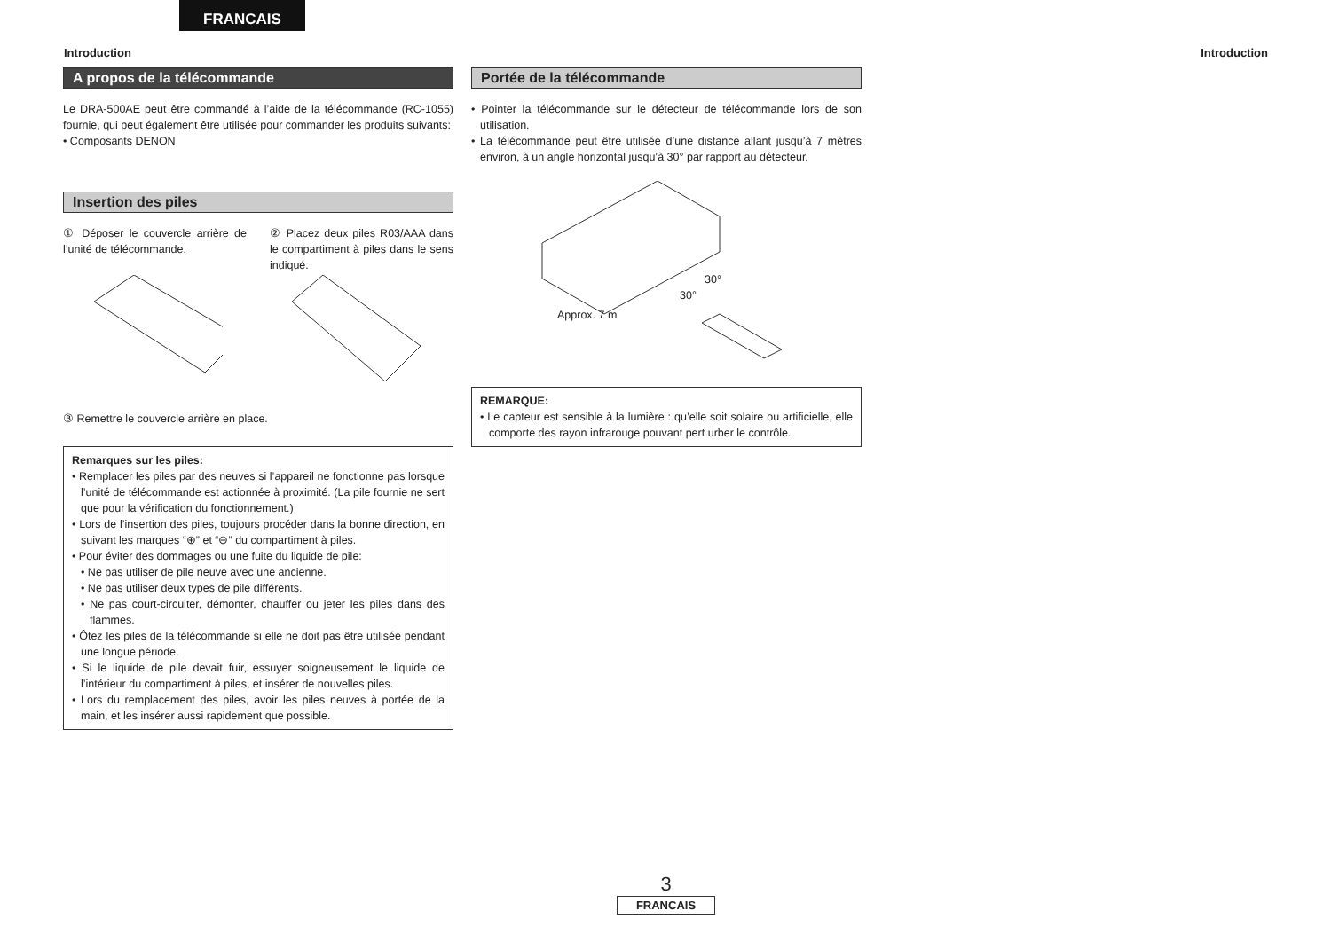FRANCAIS
Introduction Introduction
A propos de la télécommande
Le DRA-500AE peut être commandé à l’aide de la télécommande (RC-1055) fournie, qui peut également être utilisée pour commander les produits suivants:
• Composants DENON
Insertion des piles
① Déposer le couvercle arrière de l’unité de télécommande.
② Placez deux piles R03/AAA dans le compartiment à piles dans le sens indiqué.
③ Remettre le couvercle arrière en place.
Remarques sur les piles:
• Remplacer les piles par des neuves si l’appareil ne fonctionne pas lorsque l’unité de télécommande est actionnée à proximité. (La pile fournie ne sert que pour la vérification du fonctionnement.)
• Lors de l’insertion des piles, toujours procéder dans la bonne direction, en suivant les marques “⊕” et “⊖” du compartiment à piles.
• Pour éviter des dommages ou une fuite du liquide de pile:
• Ne pas utiliser de pile neuve avec une ancienne.
• Ne pas utiliser deux types de pile différents.
• Ne pas court-circuiter, démonter, chauffer ou jeter les piles dans des flammes.
• Ôtez les piles de la télécommande si elle ne doit pas être utilisée pendant une longue période.
• Si le liquide de pile devait fuir, essuyer soigneusement le liquide de l’intérieur du compartiment à piles, et insérer de nouvelles piles.
• Lors du remplacement des piles, avoir les piles neuves à portée de la main, et les insérer aussi rapidement que possible.
Portée de la télécommande
• Pointer la télécommande sur le détecteur de télécommande lors de son utilisation.
• La télécommande peut être utilisée d’une distance allant jusqu’à 7 mètres environ, à un angle horizontal jusqu’à 30° par rapport au détecteur.
30°
30°
Approx. 7 m
REMARQUE:
• Le capteur est sensible à la lumière : qu’elle soit solaire ou artificielle, elle comporte des rayon infrarouge pouvant pert urber le contrôle.
3
FRANCAIS